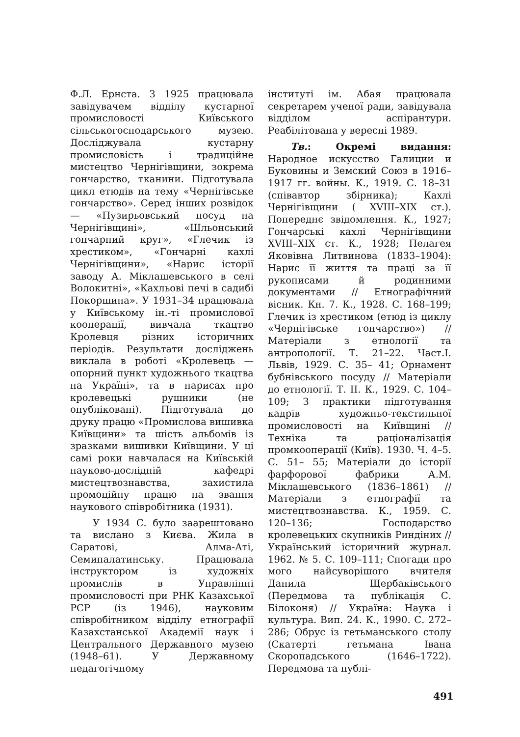Ф.Л. Ернста. З 1925 працювала завідувачем відділу кустарної промисловості Київського сільськогосподарського музею. Досліджувала кустарну промисловість і традиційне мистецтво Чернігівщини, зокрема гончарство, тканини. Підготувала цикл етюдів на тему «Чернігівське гончарство». Серед інших розвідок — «Пузирьовський посуд на Чернігівщині», «Шльонський гончарний круг», «Глечик із хрестиком», «Гончарні кахлі Чернігівщини», «Нарис історії заводу А. Міклашевського в селі Волокитні», «Кахльові печі в садибі Покоршина». У 1931–34 працювала у Київському ін.-ті промислової кооперації, вивчала ткацтво Кролевця різних історичних періодів. Результати досліджень виклала в роботі «Кролевець — опорний пункт художнього ткацтва на Україні», та в нарисах про кролевецькі рушники (не опубліковані). Підготувала до друку працю «Промислова вишивка Київщини» та шість альбомів із зразками вишивки Київщини. У ці самі роки навчалася на Київській науково-дослідній кафедрі мистецтвознавства, захистила промоційну працю на звання наукового співробітника (1931).
У 1934 С. було заарештовано та вислано з Києва. Жила в Саратові, Алма-Аті, Семипалатинську. Працювала інструктором із художніх промислів в Управлінні промисловості при РНК Казахської РСР (із 1946), науковим співробітником відділу етнографії Казахстанської Академії наук і Центрального Державного музею (1948–61). У Державному педагогічному
інституті ім. Абая працювала секретарем ученої ради, завідувала відділом аспірантури. Реабілітована у вересні 1989.
Тв.: Окремі видання: Народное искусство Галиции и Буковины и Земский Союз в 1916–1917 гг. войны. К., 1919. С. 18–31 (співавтор збірника); Кахлі Чернігівщини ( XVIII–XIX ст.). Попереднє звідомлення. К., 1927; Гончарські кахлі Чернігівщини XVIII–XIX ст. К., 1928; Пелагея Яковівна Литвинова (1833–1904): Нарис її життя та праці за її рукописами й родинними документами // Етнографічний вісник. Кн. 7. К., 1928. С. 168–199; Глечик із хрестиком (етюд із циклу «Чернігівське гончарство») // Матеріали з етнології та антропології. Т. 21–22. Част.I. Львів, 1929. С. 35– 41; Орнамент бубнівського посуду // Матеріали до етнології. Т. II. К., 1929. С. 104– 109; З практики підготування кадрів художньо-текстильної промисловості на Київщині // Техніка та раціоналізація промкооперації (Київ). 1930. Ч. 4–5. С. 51– 55; Матеріали до історії фарфорової фабрики А.М. Міклашевського (1836–1861) // Матеріали з етнографії та мистецтвознавства. К., 1959. С. 120–136; Господарство кролевецьких скупників Риндіних // Український історичний журнал. 1962. № 5. С. 109–111; Спогади про мого найсуворішого вчителя Данила Щербаківського (Передмова та публікація С. Білоконя) // Україна: Наука і культура. Вип. 24. К., 1990. С. 272–286; Обрус із гетьманського столу (Скатерті гетьмана Івана Скоропадського (1646–1722). Передмова та публі-
491